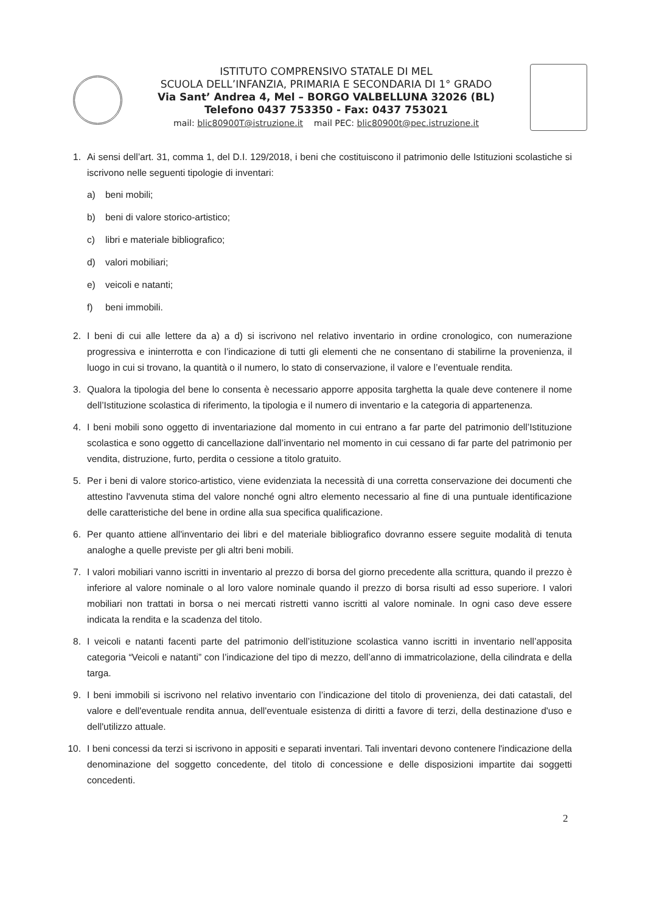ISTITUTO COMPRENSIVO STATALE DI MEL
SCUOLA DELL’INFANZIA, PRIMARIA E SECONDARIA DI 1° GRADO
Via Sant’ Andrea 4, Mel – BORGO VALBELLUNA 32026 (BL)
Telefono 0437 753350 - Fax: 0437 753021
mail: blic80900T@istruzione.it mail PEC: blic80900t@pec.istruzione.it
1. Ai sensi dell’art. 31, comma 1, del D.I. 129/2018, i beni che costituiscono il patrimonio delle Istituzioni scolastiche si iscrivono nelle seguenti tipologie di inventari:
a) beni mobili;
b) beni di valore storico-artistico;
c) libri e materiale bibliografico;
d) valori mobiliari;
e) veicoli e natanti;
f) beni immobili.
2. I beni di cui alle lettere da a) a d) si iscrivono nel relativo inventario in ordine cronologico, con numerazione progressiva e ininterrotta e con l’indicazione di tutti gli elementi che ne consentano di stabilirne la provenienza, il luogo in cui si trovano, la quantità o il numero, lo stato di conservazione, il valore e l’eventuale rendita.
3. Qualora la tipologia del bene lo consenta è necessario apporre apposita targhetta la quale deve contenere il nome dell’Istituzione scolastica di riferimento, la tipologia e il numero di inventario e la categoria di appartenenza.
4. I beni mobili sono oggetto di inventariazione dal momento in cui entrano a far parte del patrimonio dell’Istituzione scolastica e sono oggetto di cancellazione dall’inventario nel momento in cui cessano di far parte del patrimonio per vendita, distruzione, furto, perdita o cessione a titolo gratuito.
5. Per i beni di valore storico-artistico, viene evidenziata la necessità di una corretta conservazione dei documenti che attestino l'avvenuta stima del valore nonché ogni altro elemento necessario al fine di una puntuale identificazione delle caratteristiche del bene in ordine alla sua specifica qualificazione.
6. Per quanto attiene all'inventario dei libri e del materiale bibliografico dovranno essere seguite modalità di tenuta analoghe a quelle previste per gli altri beni mobili.
7. I valori mobiliari vanno iscritti in inventario al prezzo di borsa del giorno precedente alla scrittura, quando il prezzo è inferiore al valore nominale o al loro valore nominale quando il prezzo di borsa risulti ad esso superiore. I valori mobiliari non trattati in borsa o nei mercati ristretti vanno iscritti al valore nominale. In ogni caso deve essere indicata la rendita e la scadenza del titolo.
8. I veicoli e natanti facenti parte del patrimonio dell’istituzione scolastica vanno iscritti in inventario nell’apposita categoria “Veicoli e natanti” con l’indicazione del tipo di mezzo, dell’anno di immatricolazione, della cilindrata e della targa.
9. I beni immobili si iscrivono nel relativo inventario con l’indicazione del titolo di provenienza, dei dati catastali, del valore e dell'eventuale rendita annua, dell'eventuale esistenza di diritti a favore di terzi, della destinazione d'uso e dell'utilizzo attuale.
10. I beni concessi da terzi si iscrivono in appositi e separati inventari. Tali inventari devono contenere l'indicazione della denominazione del soggetto concedente, del titolo di concessione e delle disposizioni impartite dai soggetti concedenti.
2